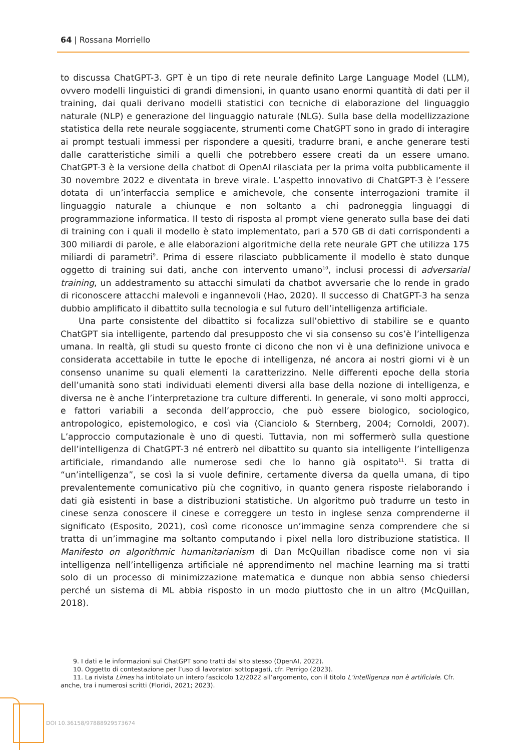64 | Rossana Morriello
to discussa ChatGPT-3. GPT è un tipo di rete neurale definito Large Language Model (LLM), ovvero modelli linguistici di grandi dimensioni, in quanto usano enormi quantità di dati per il training, dai quali derivano modelli statistici con tecniche di elaborazione del linguaggio naturale (NLP) e generazione del linguaggio naturale (NLG). Sulla base della modellizzazione statistica della rete neurale soggiacente, strumenti come ChatGPT sono in grado di interagire ai prompt testuali immessi per rispondere a quesiti, tradurre brani, e anche generare testi dalle caratteristiche simili a quelli che potrebbero essere creati da un essere umano. ChatGPT-3 è la versione della chatbot di OpenAI rilasciata per la prima volta pubblicamente il 30 novembre 2022 e diventata in breve virale. L’aspetto innovativo di ChatGPT-3 è l’essere dotata di un’interfaccia semplice e amichevole, che consente interrogazioni tramite il linguaggio naturale a chiunque e non soltanto a chi padroneggia linguaggi di programmazione informatica. Il testo di risposta al prompt viene generato sulla base dei dati di training con i quali il modello è stato implementato, pari a 570 GB di dati corrispondenti a 300 miliardi di parole, e alle elaborazioni algoritmiche della rete neurale GPT che utilizza 175 miliardi di parametri<sup>9</sup>. Prima di essere rilasciato pubblicamente il modello è stato dunque oggetto di training sui dati, anche con intervento umano<sup>10</sup>, inclusi processi di adversarial training, un addestramento su attacchi simulati da chatbot avversarie che lo rende in grado di riconoscere attacchi malevoli e ingannevoli (Hao, 2020). Il successo di ChatGPT-3 ha senza dubbio amplificato il dibattito sulla tecnologia e sul futuro dell’intelligenza artificiale.
Una parte consistente del dibattito si focalizza sull’obiettivo di stabilire se e quanto ChatGPT sia intelligente, partendo dal presupposto che vi sia consenso su cos’è l’intelligenza umana. In realtà, gli studi su questo fronte ci dicono che non vi è una definizione univoca e considerata accettabile in tutte le epoche di intelligenza, né ancora ai nostri giorni vi è un consenso unanime su quali elementi la caratterizzino. Nelle differenti epoche della storia dell’umanità sono stati individuati elementi diversi alla base della nozione di intelligenza, e diversa ne è anche l’interpretazione tra culture differenti. In generale, vi sono molti approcci, e fattori variabili a seconda dell’approccio, che può essere biologico, sociologico, antropologico, epistemologico, e così via (Cianciolo & Sternberg, 2004; Cornoldi, 2007). L’approccio computazionale è uno di questi. Tuttavia, non mi soffermerò sulla questione dell’intelligenza di ChatGPT-3 né entrerò nel dibattito su quanto sia intelligente l’intelligenza artificiale, rimandando alle numerose sedi che lo hanno già ospitato<sup>11</sup>. Si tratta di “un’intelligenza”, se così la si vuole definire, certamente diversa da quella umana, di tipo prevalentemente comunicativo più che cognitivo, in quanto genera risposte rielaborando i dati già esistenti in base a distribuzioni statistiche. Un algoritmo può tradurre un testo in cinese senza conoscere il cinese e correggere un testo in inglese senza comprenderne il significato (Esposito, 2021), così come riconosce un’immagine senza comprendere che si tratta di un’immagine ma soltanto computando i pixel nella loro distribuzione statistica. Il Manifesto on algorithmic humanitarianism di Dan McQuillan ribadisce come non vi sia intelligenza nell’intelligenza artificiale né apprendimento nel machine learning ma si tratti solo di un processo di minimizzazione matematica e dunque non abbia senso chiedersi perché un sistema di ML abbia risposto in un modo piuttosto che in un altro (McQuillan, 2018).
9. I dati e le informazioni sui ChatGPT sono tratti dal sito stesso (OpenAI, 2022).
10. Oggetto di contestazione per l’uso di lavoratori sottopagati, cfr. Perrigo (2023).
11. La rivista Limes ha intitolato un intero fascicolo 12/2022 all’argomento, con il titolo L’intelligenza non è artificiale. Cfr. anche, tra i numerosi scritti (Floridi, 2021; 2023).
DOI 10.36158/97888929573674